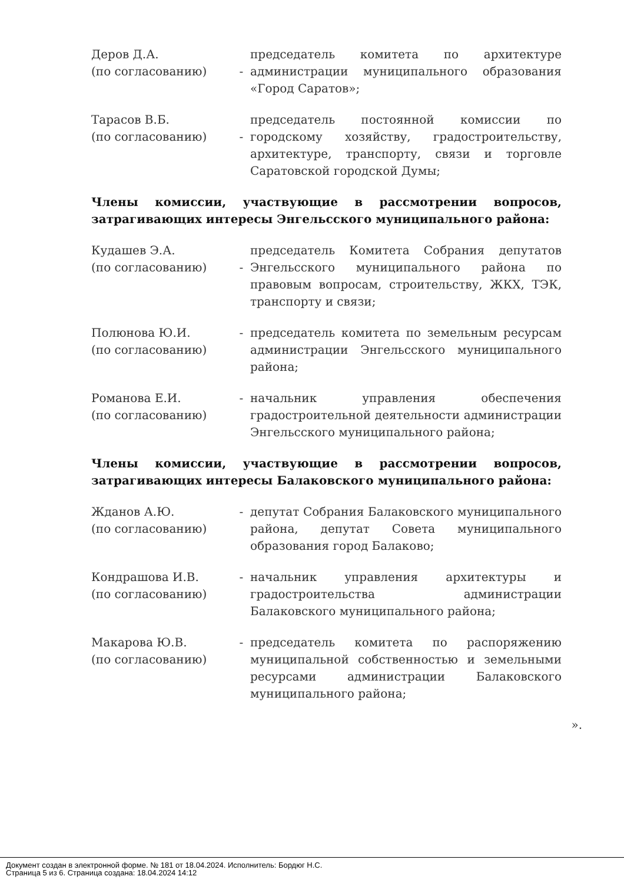Деров Д.А.
(по согласованию)
- председатель комитета по архитектуре администрации муниципального образования «Город Саратов»;
Тарасов В.Б.
(по согласованию)
- председатель постоянной комиссии по городскому хозяйству, градостроительству, архитектуре, транспорту, связи и торговле Саратовской городской Думы;
Члены комиссии, участвующие в рассмотрении вопросов, затрагивающих интересы Энгельсского муниципального района:
Кудашев Э.А.
(по согласованию)
- председатель Комитета Собрания депутатов Энгельсского муниципального района по правовым вопросам, строительству, ЖКХ, ТЭК, транспорту и связи;
Полюнова Ю.И.
(по согласованию)
- председатель комитета по земельным ресурсам администрации Энгельсского муниципального района;
Романова Е.И.
(по согласованию)
- начальник управления обеспечения градостроительной деятельности администрации Энгельсского муниципального района;
Члены комиссии, участвующие в рассмотрении вопросов, затрагивающих интересы Балаковского муниципального района:
Жданов А.Ю.
(по согласованию)
- депутат Собрания Балаковского муниципального района, депутат Совета муниципального образования город Балаково;
Кондрашова И.В.
(по согласованию)
- начальник управления архитектуры и градостроительства администрации Балаковского муниципального района;
Макарова Ю.В.
(по согласованию)
- председатель комитета по распоряжению муниципальной собственностью и земельными ресурсами администрации Балаковского муниципального района;
».
Документ создан в электронной форме. № 181 от 18.04.2024. Исполнитель: Бордюг Н.С.
Страница 5 из 6. Страница создана: 18.04.2024 14:12